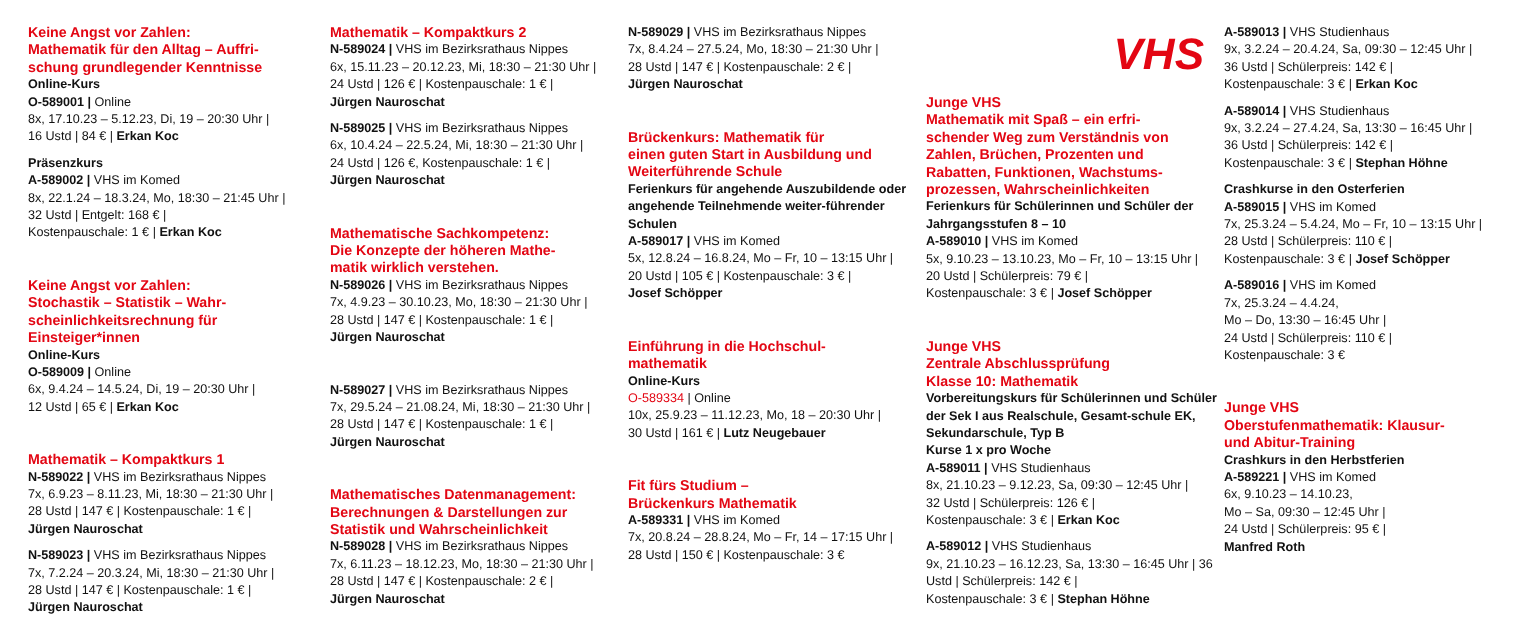Keine Angst vor Zahlen:
Mathematik für den Alltag – Auffri-
schung grundlegender Kenntnisse
Online-Kurs
O-589001 | Online
8x, 17.10.23 – 5.12.23, Di, 19 – 20:30 Uhr |
16 Ustd | 84 € | Erkan Koc
Präsenzkurs
A-589002 | VHS im Komed
8x, 22.1.24 – 18.3.24, Mo, 18:30 – 21:45 Uhr |
32 Ustd | Entgelt: 168 € |
Kostenpauschale: 1 € | Erkan Koc
Keine Angst vor Zahlen:
Stochastik – Statistik – Wahr-
scheinlichkeitsrechnung für
Einsteiger*innen
Online-Kurs
O-589009 | Online
6x, 9.4.24 – 14.5.24, Di, 19 – 20:30 Uhr |
12 Ustd | 65 € | Erkan Koc
Mathematik – Kompaktkurs 1
N-589022 | VHS im Bezirksrathaus Nippes
7x, 6.9.23 – 8.11.23, Mi, 18:30 – 21:30 Uhr |
28 Ustd | 147 € | Kostenpauschale: 1 € |
Jürgen Nauroschat
N-589023 | VHS im Bezirksrathaus Nippes
7x, 7.2.24 – 20.3.24, Mi, 18:30 – 21:30 Uhr |
28 Ustd | 147 € | Kostenpauschale: 1 € |
Jürgen Nauroschat
Mathematik – Kompaktkurs 2
N-589024 | VHS im Bezirksrathaus Nippes
6x, 15.11.23 – 20.12.23, Mi, 18:30 – 21:30 Uhr |
24 Ustd | 126 € | Kostenpauschale: 1 € |
Jürgen Nauroschat
N-589025 | VHS im Bezirksrathaus Nippes
6x, 10.4.24 – 22.5.24, Mi, 18:30 – 21:30 Uhr |
24 Ustd | 126 €, Kostenpauschale: 1 € |
Jürgen Nauroschat
Mathematische Sachkompetenz:
Die Konzepte der höheren Mathe-
matik wirklich verstehen.
N-589026 | VHS im Bezirksrathaus Nippes
7x, 4.9.23 – 30.10.23, Mo, 18:30 – 21:30 Uhr |
28 Ustd | 147 € | Kostenpauschale: 1 € |
Jürgen Nauroschat
N-589027 | VHS im Bezirksrathaus Nippes
7x, 29.5.24 – 21.08.24, Mi, 18:30 – 21:30 Uhr |
28 Ustd | 147 € | Kostenpauschale: 1 € |
Jürgen Nauroschat
Mathematisches Datenmanagement:
Berechnungen & Darstellungen zur
Statistik und Wahrscheinlichkeit
N-589028 | VHS im Bezirksrathaus Nippes
7x, 6.11.23 – 18.12.23, Mo, 18:30 – 21:30 Uhr |
28 Ustd | 147 € | Kostenpauschale: 2 € |
Jürgen Nauroschat
N-589029 | VHS im Bezirksrathaus Nippes
7x, 8.4.24 – 27.5.24, Mo, 18:30 – 21:30 Uhr |
28 Ustd | 147 € | Kostenpauschale: 2 € |
Jürgen Nauroschat
Brückenkurs: Mathematik für
einen guten Start in Ausbildung und
Weiterführende Schule
Ferienkurs für angehende Auszubildende oder angehende Teilnehmende weiter-führender Schulen
A-589017 | VHS im Komed
5x, 12.8.24 – 16.8.24, Mo – Fr, 10 – 13:15 Uhr |
20 Ustd | 105 € | Kostenpauschale: 3 € |
Josef Schöpper
Einführung in die Hochschul-
mathematik
Online-Kurs
O-589334 | Online
10x, 25.9.23 – 11.12.23, Mo, 18 – 20:30 Uhr |
30 Ustd | 161 € | Lutz Neugebauer
Fit fürs Studium –
Brückenkurs Mathematik
A-589331 | VHS im Komed
7x, 20.8.24 – 28.8.24, Mo – Fr, 14 – 17:15 Uhr |
28 Ustd | 150 € | Kostenpauschale: 3 €
VHS
Junge VHS
Mathematik mit Spaß – ein erfri-
schender Weg zum Verständnis von
Zahlen, Brüchen, Prozenten und
Rabatten, Funktionen, Wachstums-
prozessen, Wahrscheinlichkeiten
Ferienkurs für Schülerinnen und Schüler der Jahrgangsstufen 8 – 10
A-589010 | VHS im Komed
5x, 9.10.23 – 13.10.23, Mo – Fr, 10 – 13:15 Uhr |
20 Ustd | Schülerpreis: 79 € |
Kostenpauschale: 3 € | Josef Schöpper
Junge VHS
Zentrale Abschlussprüfung
Klasse 10: Mathematik
Vorbereitungskurs für Schülerinnen und Schüler der Sek I aus Realschule, Gesamt-schule EK, Sekundarschule, Typ B
Kurse 1 x pro Woche
A-589011 | VHS Studienhaus
8x, 21.10.23 – 9.12.23, Sa, 09:30 – 12:45 Uhr |
32 Ustd | Schülerpreis: 126 € |
Kostenpauschale: 3 € | Erkan Koc
A-589012 | VHS Studienhaus
9x, 21.10.23 – 16.12.23, Sa, 13:30 – 16:45 Uhr | 36 Ustd | Schülerpreis: 142 € |
Kostenpauschale: 3 € | Stephan Höhne
A-589013 | VHS Studienhaus
9x, 3.2.24 – 20.4.24, Sa, 09:30 – 12:45 Uhr |
36 Ustd | Schülerpreis: 142 € |
Kostenpauschale: 3 € | Erkan Koc
A-589014 | VHS Studienhaus
9x, 3.2.24 – 27.4.24, Sa, 13:30 – 16:45 Uhr |
36 Ustd | Schülerpreis: 142 € |
Kostenpauschale: 3 € | Stephan Höhne
Crashkurse in den Osterferien
A-589015 | VHS im Komed
7x, 25.3.24 – 5.4.24, Mo – Fr, 10 – 13:15 Uhr |
28 Ustd | Schülerpreis: 110 € |
Kostenpauschale: 3 € | Josef Schöpper
A-589016 | VHS im Komed
7x, 25.3.24 – 4.4.24,
Mo – Do, 13:30 – 16:45 Uhr |
24 Ustd | Schülerpreis: 110 € |
Kostenpauschale: 3 €
Junge VHS
Oberstufenmathematik: Klausur-
und Abitur-Training
Crashkurs in den Herbstferien
A-589221 | VHS im Komed
6x, 9.10.23 – 14.10.23,
Mo – Sa, 09:30 – 12:45 Uhr |
24 Ustd | Schülerpreis: 95 € |
Manfred Roth